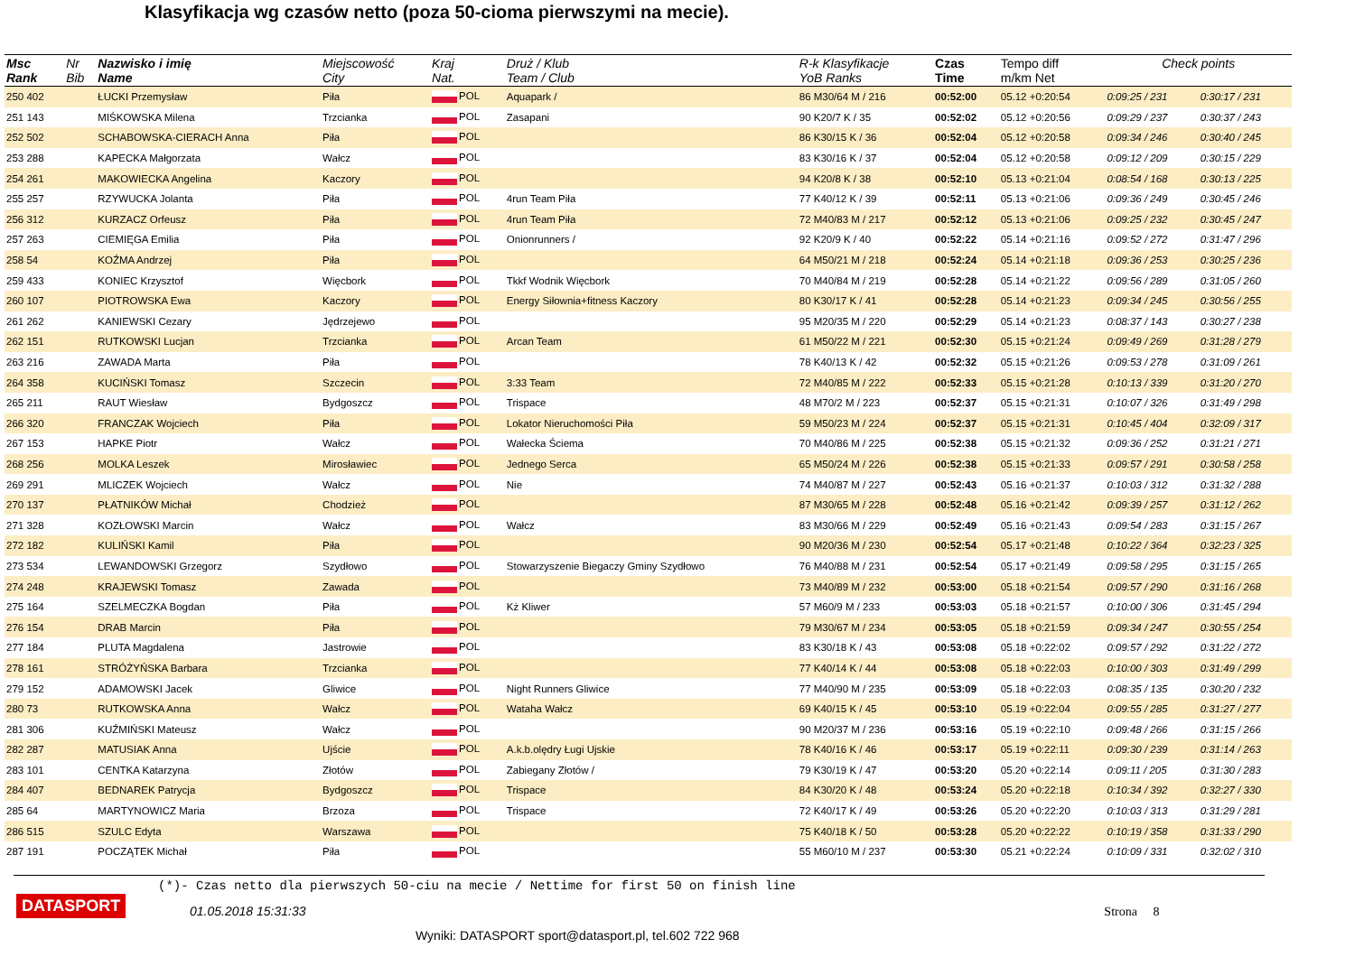Klasyfikacja wg czasów netto (poza 50-cioma pierwszymi na mecie).
| Msc Rank | Nr Bib | Nazwisko i imię Name | Miejscowość City | Kraj Nat. | Druż / Klub Team / Club | R-k Klasyfikacje YoB Ranks | Czas Time | Tempo diff m/km Net | Check points | |
| --- | --- | --- | --- | --- | --- | --- | --- | --- | --- | --- |
| 250 402 | | ŁUCKI Przemysław | Piła | POL | Aquapark / | 86 M30/64 M / 216 | 00:52:00 | 05.12 +0:20:54 | 0:09:25 / 231 | 0:30:17 / 231 |
| 251 143 | | MIŚKOWSKA Milena | Trzcianka | POL | Zasapani | 90 K20/7 K / 35 | 00:52:02 | 05.12 +0:20:56 | 0:09:29 / 237 | 0:30:37 / 243 |
| 252 502 | | SCHABOWSKA-CIERACH Anna | Piła | POL | | 86 K30/15 K / 36 | 00:52:04 | 05.12 +0:20:58 | 0:09:34 / 246 | 0:30:40 / 245 |
| 253 288 | | KAPECKA Małgorzata | Wałcz | POL | | 83 K30/16 K / 37 | 00:52:04 | 05.12 +0:20:58 | 0:09:12 / 209 | 0:30:15 / 229 |
| 254 261 | | MAKOWIECKA Angelina | Kaczory | POL | | 94 K20/8 K / 38 | 00:52:10 | 05.13 +0:21:04 | 0:08:54 / 168 | 0:30:13 / 225 |
| 255 257 | | RZYWUCKA Jolanta | Piła | POL | 4run Team Piła | 77 K40/12 K / 39 | 00:52:11 | 05.13 +0:21:06 | 0:09:36 / 249 | 0:30:45 / 246 |
| 256 312 | | KURZACZ Orfeusz | Piła | POL | 4run Team Piła | 72 M40/83 M / 217 | 00:52:12 | 05.13 +0:21:06 | 0:09:25 / 232 | 0:30:45 / 247 |
| 257 263 | | CIEMIĘGA Emilia | Piła | POL | Onionrunners / | 92 K20/9 K / 40 | 00:52:22 | 05.14 +0:21:16 | 0:09:52 / 272 | 0:31:47 / 296 |
| 258 54 | | KOŹMA Andrzej | Piła | POL | | 64 M50/21 M / 218 | 00:52:24 | 05.14 +0:21:18 | 0:09:36 / 253 | 0:30:25 / 236 |
| 259 433 | | KONIEC Krzysztof | Więcbork | POL | Tkkf Wodnik Więcbork | 70 M40/84 M / 219 | 00:52:28 | 05.14 +0:21:22 | 0:09:56 / 289 | 0:31:05 / 260 |
| 260 107 | | PIOTROWSKA Ewa | Kaczory | POL | Energy Siłownia+fitness Kaczory | 80 K30/17 K / 41 | 00:52:28 | 05.14 +0:21:23 | 0:09:34 / 245 | 0:30:56 / 255 |
| 261 262 | | KANIEWSKI Cezary | Jędrzejewo | POL | | 95 M20/35 M / 220 | 00:52:29 | 05.14 +0:21:23 | 0:08:37 / 143 | 0:30:27 / 238 |
| 262 151 | | RUTKOWSKI Lucjan | Trzcianka | POL | Arcan Team | 61 M50/22 M / 221 | 00:52:30 | 05.15 +0:21:24 | 0:09:49 / 269 | 0:31:28 / 279 |
| 263 216 | | ZAWADA Marta | Piła | POL | | 78 K40/13 K / 42 | 00:52:32 | 05.15 +0:21:26 | 0:09:53 / 278 | 0:31:09 / 261 |
| 264 358 | | KUCIŃSKI Tomasz | Szczecin | POL | 3:33 Team | 72 M40/85 M / 222 | 00:52:33 | 05.15 +0:21:28 | 0:10:13 / 339 | 0:31:20 / 270 |
| 265 211 | | RAUT Wiesław | Bydgoszcz | POL | Trispace | 48 M70/2 M / 223 | 00:52:37 | 05.15 +0:21:31 | 0:10:07 / 326 | 0:31:49 / 298 |
| 266 320 | | FRANCZAK Wojciech | Piła | POL | Lokator Nieruchomości Piła | 59 M50/23 M / 224 | 00:52:37 | 05.15 +0:21:31 | 0:10:45 / 404 | 0:32:09 / 317 |
| 267 153 | | HAPKE Piotr | Wałcz | POL | Wałecka Ściema | 70 M40/86 M / 225 | 00:52:38 | 05.15 +0:21:32 | 0:09:36 / 252 | 0:31:21 / 271 |
| 268 256 | | MOLKA Leszek | Mirosławiec | POL | Jednego Serca | 65 M50/24 M / 226 | 00:52:38 | 05.15 +0:21:33 | 0:09:57 / 291 | 0:30:58 / 258 |
| 269 291 | | MLICZEK Wojciech | Wałcz | POL | Nie | 74 M40/87 M / 227 | 00:52:43 | 05.16 +0:21:37 | 0:10:03 / 312 | 0:31:32 / 288 |
| 270 137 | | PŁATNIKÓW Michał | Chodzież | POL | | 87 M30/65 M / 228 | 00:52:48 | 05.16 +0:21:42 | 0:09:39 / 257 | 0:31:12 / 262 |
| 271 328 | | KOZŁOWSKI Marcin | Wałcz | POL | Wałcz | 83 M30/66 M / 229 | 00:52:49 | 05.16 +0:21:43 | 0:09:54 / 283 | 0:31:15 / 267 |
| 272 182 | | KULIŃSKI Kamil | Piła | POL | | 90 M20/36 M / 230 | 00:52:54 | 05.17 +0:21:48 | 0:10:22 / 364 | 0:32:23 / 325 |
| 273 534 | | LEWANDOWSKI Grzegorz | Szydłowo | POL | Stowarzyszenie Biegaczy Gminy Szydłowo | 76 M40/88 M / 231 | 00:52:54 | 05.17 +0:21:49 | 0:09:58 / 295 | 0:31:15 / 265 |
| 274 248 | | KRAJEWSKI Tomasz | Zawada | POL | | 73 M40/89 M / 232 | 00:53:00 | 05.18 +0:21:54 | 0:09:57 / 290 | 0:31:16 / 268 |
| 275 164 | | SZELMECZKA Bogdan | Piła | POL | Kż Kliwer | 57 M60/9 M / 233 | 00:53:03 | 05.18 +0:21:57 | 0:10:00 / 306 | 0:31:45 / 294 |
| 276 154 | | DRAB Marcin | Piła | POL | | 79 M30/67 M / 234 | 00:53:05 | 05.18 +0:21:59 | 0:09:34 / 247 | 0:30:55 / 254 |
| 277 184 | | PLUTA Magdalena | Jastrowie | POL | | 83 K30/18 K / 43 | 00:53:08 | 05.18 +0:22:02 | 0:09:57 / 292 | 0:31:22 / 272 |
| 278 161 | | STRÓŻYŃSKA Barbara | Trzcianka | POL | | 77 K40/14 K / 44 | 00:53:08 | 05.18 +0:22:03 | 0:10:00 / 303 | 0:31:49 / 299 |
| 279 152 | | ADAMOWSKI Jacek | Gliwice | POL | Night Runners Gliwice | 77 M40/90 M / 235 | 00:53:09 | 05.18 +0:22:03 | 0:08:35 / 135 | 0:30:20 / 232 |
| 280 73 | | RUTKOWSKA Anna | Wałcz | POL | Wataha Wałcz | 69 K40/15 K / 45 | 00:53:10 | 05.19 +0:22:04 | 0:09:55 / 285 | 0:31:27 / 277 |
| 281 306 | | KUŹMIŃSKI Mateusz | Wałcz | POL | | 90 M20/37 M / 236 | 00:53:16 | 05.19 +0:22:10 | 0:09:48 / 266 | 0:31:15 / 266 |
| 282 287 | | MATUSIAK Anna | Ujście | POL | A.k.b.olędry Ługi Ujskie | 78 K40/16 K / 46 | 00:53:17 | 05.19 +0:22:11 | 0:09:30 / 239 | 0:31:14 / 263 |
| 283 101 | | CENTKA Katarzyna | Złotów | POL | Zabiegany Złotów / | 79 K30/19 K / 47 | 00:53:20 | 05.20 +0:22:14 | 0:09:11 / 205 | 0:31:30 / 283 |
| 284 407 | | BEDNAREK Patrycja | Bydgoszcz | POL | Trispace | 84 K30/20 K / 48 | 00:53:24 | 05.20 +0:22:18 | 0:10:34 / 392 | 0:32:27 / 330 |
| 285 64 | | MARTYNOWICZ Maria | Brzoza | POL | Trispace | 72 K40/17 K / 49 | 00:53:26 | 05.20 +0:22:20 | 0:10:03 / 313 | 0:31:29 / 281 |
| 286 515 | | SZULC Edyta | Warszawa | POL | | 75 K40/18 K / 50 | 00:53:28 | 05.20 +0:22:22 | 0:10:19 / 358 | 0:31:33 / 290 |
| 287 191 | | POCZĄTEK Michał | Piła | POL | | 55 M60/10 M / 237 | 00:53:30 | 05.21 +0:22:24 | 0:10:09 / 331 | 0:32:02 / 310 |
(*)- Czas netto dla pierwszych 50-ciu na mecie / Nettime for first 50 on finish line
DATASPORT
01.05.2018 15:31:33 Strona 8
Wyniki: DATASPORT sport@datasport.pl, tel.602 722 968